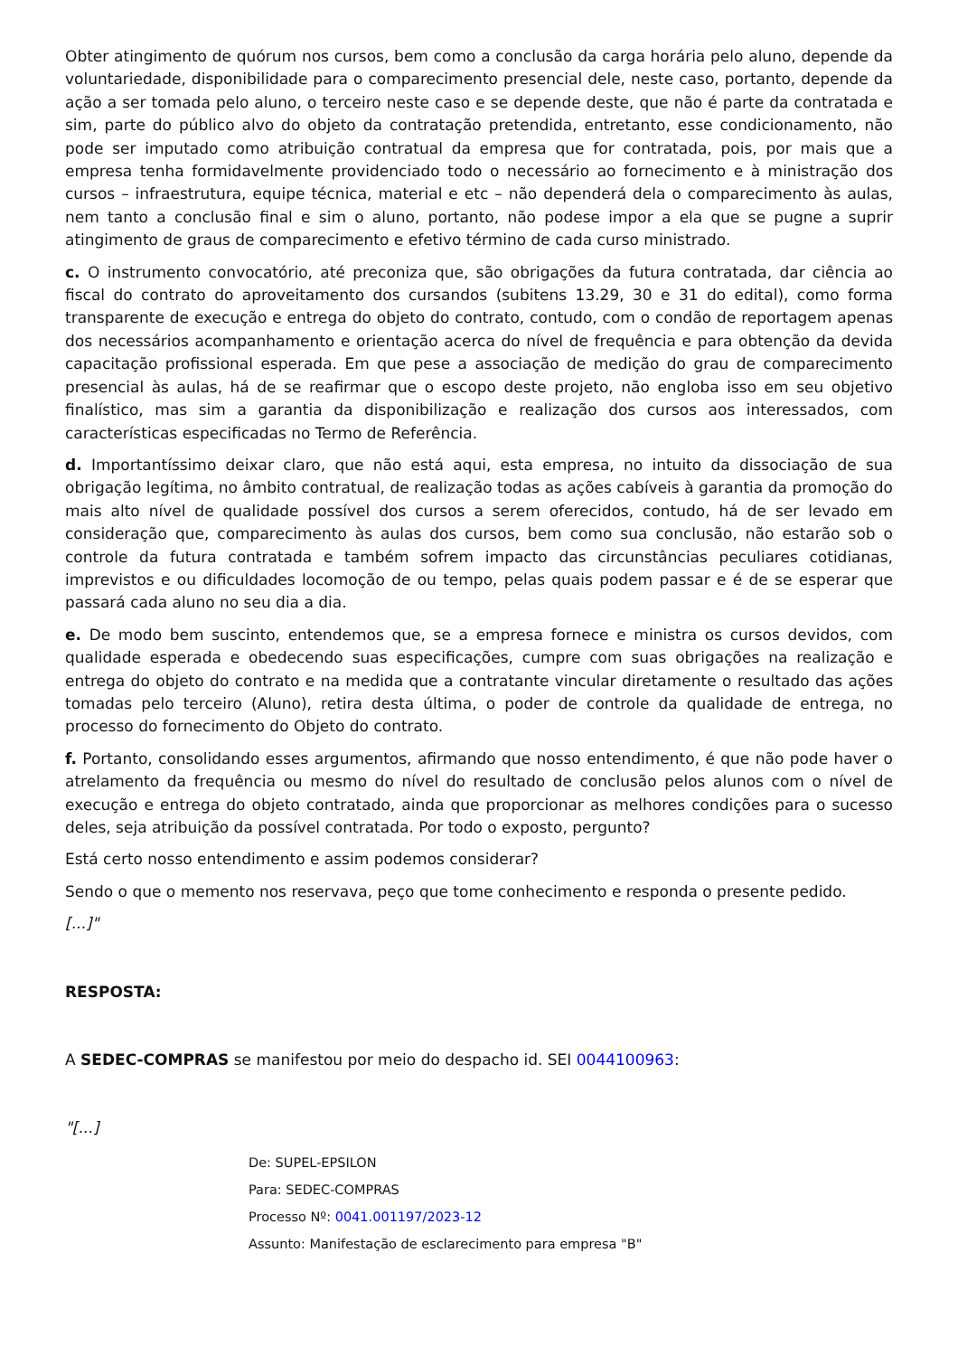Obter atingimento de quórum nos cursos, bem como a conclusão da carga horária pelo aluno, depende da voluntariedade, disponibilidade para o comparecimento presencial dele, neste caso, portanto, depende da ação a ser tomada pelo aluno, o terceiro neste caso e se depende deste, que não é parte da contratada e sim, parte do público alvo do objeto da contratação pretendida, entretanto, esse condicionamento, não pode ser imputado como atribuição contratual da empresa que for contratada, pois, por mais que a empresa tenha formidavelmente providenciado todo o necessário ao fornecimento e à ministração dos cursos – infraestrutura, equipe técnica, material e etc – não dependerá dela o comparecimento às aulas, nem tanto a conclusão final e sim o aluno, portanto, não podese impor a ela que se pugne a suprir atingimento de graus de comparecimento e efetivo término de cada curso ministrado.
c. O instrumento convocatório, até preconiza que, são obrigações da futura contratada, dar ciência ao fiscal do contrato do aproveitamento dos cursandos (subitens 13.29, 30 e 31 do edital), como forma transparente de execução e entrega do objeto do contrato, contudo, com o condão de reportagem apenas dos necessários acompanhamento e orientação acerca do nível de frequência e para obtenção da devida capacitação profissional esperada. Em que pese a associação de medição do grau de comparecimento presencial às aulas, há de se reafirmar que o escopo deste projeto, não engloba isso em seu objetivo finalístico, mas sim a garantia da disponibilização e realização dos cursos aos interessados, com características especificadas no Termo de Referência.
d. Importantíssimo deixar claro, que não está aqui, esta empresa, no intuito da dissociação de sua obrigação legítima, no âmbito contratual, de realização todas as ações cabíveis à garantia da promoção do mais alto nível de qualidade possível dos cursos a serem oferecidos, contudo, há de ser levado em consideração que, comparecimento às aulas dos cursos, bem como sua conclusão, não estarão sob o controle da futura contratada e também sofrem impacto das circunstâncias peculiares cotidianas, imprevistos e ou dificuldades locomoção de ou tempo, pelas quais podem passar e é de se esperar que passará cada aluno no seu dia a dia.
e. De modo bem suscinto, entendemos que, se a empresa fornece e ministra os cursos devidos, com qualidade esperada e obedecendo suas especificações, cumpre com suas obrigações na realização e entrega do objeto do contrato e na medida que a contratante vincular diretamente o resultado das ações tomadas pelo terceiro (Aluno), retira desta última, o poder de controle da qualidade de entrega, no processo do fornecimento do Objeto do contrato.
f. Portanto, consolidando esses argumentos, afirmando que nosso entendimento, é que não pode haver o atrelamento da frequência ou mesmo do nível do resultado de conclusão pelos alunos com o nível de execução e entrega do objeto contratado, ainda que proporcionar as melhores condições para o sucesso deles, seja atribuição da possível contratada. Por todo o exposto, pergunto?
Está certo nosso entendimento e assim podemos considerar?
Sendo o que o memento nos reservava, peço que tome conhecimento e responda o presente pedido.
[...]"
RESPOSTA:
A SEDEC-COMPRAS se manifestou por meio do despacho id. SEI 0044100963:
"[...]
De: SUPEL-EPSILON
Para: SEDEC-COMPRAS
Processo Nº: 0041.001197/2023-12
Assunto: Manifestação de esclarecimento para empresa "B"